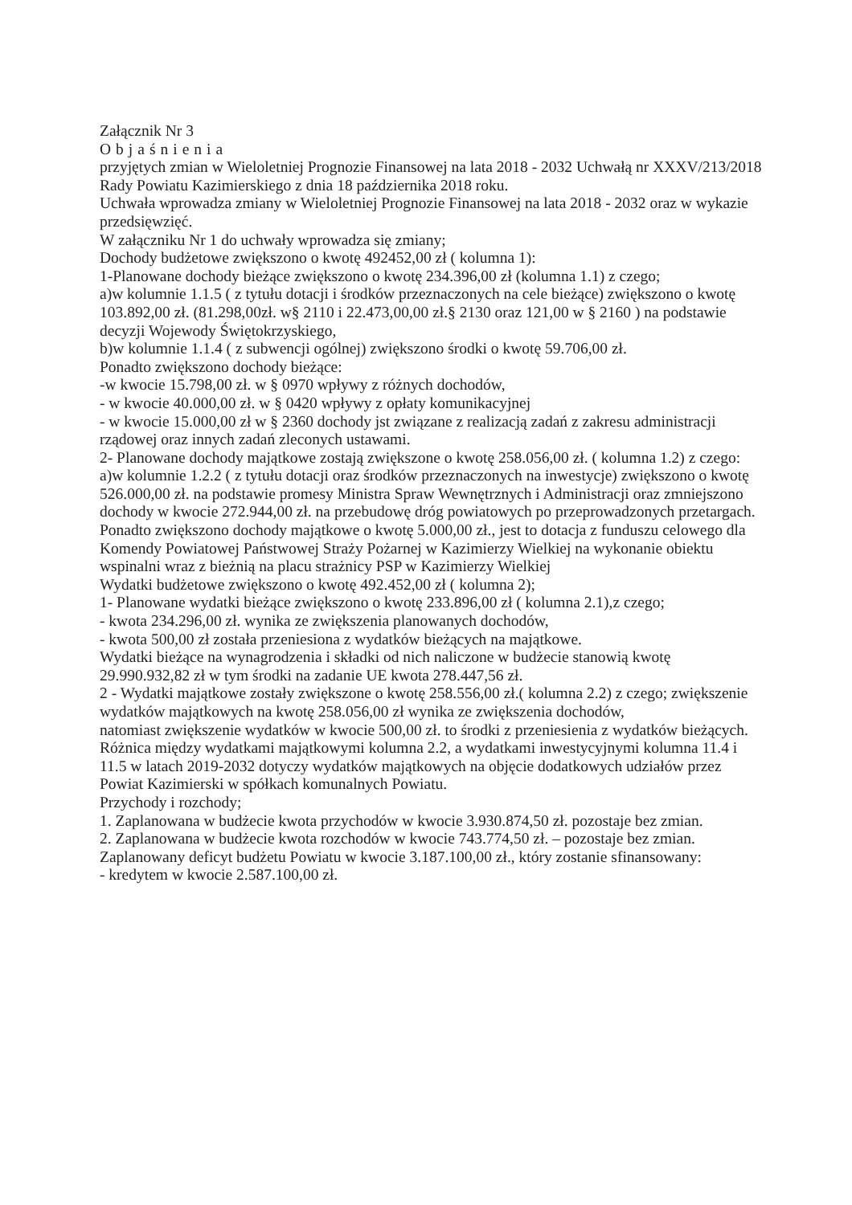Załącznik Nr 3
Objaśnienia
przyjętych zmian w Wieloletniej Prognozie Finansowej na lata 2018 - 2032 Uchwałą nr XXXV/213/2018 Rady Powiatu Kazimierskiego z dnia 18 października 2018 roku.
Uchwała wprowadza zmiany w Wieloletniej Prognozie Finansowej na lata 2018 - 2032 oraz w wykazie przedsięwzięć.
W załączniku Nr 1 do uchwały wprowadza się zmiany;
Dochody budżetowe zwiększono o kwotę 492452,00 zł ( kolumna 1):
1-Planowane dochody bieżące zwiększono o kwotę 234.396,00 zł (kolumna 1.1) z czego;
a)w kolumnie 1.1.5 ( z tytułu dotacji i środków przeznaczonych na cele bieżące) zwiększono o kwotę 103.892,00 zł. (81.298,00zł. w§ 2110 i 22.473,00,00 zł.§ 2130 oraz 121,00 w § 2160 ) na podstawie decyzji Wojewody Świętokrzyskiego,
b)w kolumnie 1.1.4 ( z subwencji ogólnej) zwiększono środki o kwotę 59.706,00 zł.
Ponadto zwiększono dochody bieżące:
-w kwocie 15.798,00 zł. w § 0970 wpływy z różnych dochodów,
- w kwocie 40.000,00 zł. w § 0420 wpływy z opłaty komunikacyjnej
- w kwocie 15.000,00 zł w § 2360 dochody jst związane z realizacją zadań z zakresu administracji rządowej oraz innych zadań zleconych ustawami.
2- Planowane dochody majątkowe zostają zwiększone o kwotę 258.056,00 zł. ( kolumna 1.2) z czego:
a)w kolumnie 1.2.2 ( z tytułu dotacji oraz środków przeznaczonych na inwestycje) zwiększono o kwotę 526.000,00 zł. na podstawie promesy Ministra Spraw Wewnętrznych i Administracji oraz zmniejszono dochody w kwocie 272.944,00 zł. na przebudowę dróg powiatowych po przeprowadzonych przetargach. Ponadto zwiększono dochody majątkowe o kwotę 5.000,00 zł., jest to dotacja z funduszu celowego dla Komendy Powiatowej Państwowej Straży Pożarnej w Kazimierzy Wielkiej na wykonanie obiektu wspinalni wraz z bieżnią na placu strażnicy PSP w Kazimierzy Wielkiej
Wydatki budżetowe zwiększono o kwotę 492.452,00 zł ( kolumna 2);
1- Planowane wydatki bieżące zwiększono o kwotę 233.896,00 zł ( kolumna 2.1),z czego;
- kwota 234.296,00 zł. wynika ze zwiększenia planowanych dochodów,
- kwota 500,00 zł została przeniesiona z wydatków bieżących na majątkowe.
Wydatki bieżące na wynagrodzenia i składki od nich naliczone w budżecie stanowią kwotę 29.990.932,82 zł w tym środki na zadanie UE kwota 278.447,56 zł.
2 - Wydatki majątkowe zostały zwiększone o kwotę 258.556,00 zł.( kolumna 2.2) z czego; zwiększenie wydatków majątkowych na kwotę 258.056,00 zł wynika ze zwiększenia dochodów,
natomiast zwiększenie wydatków w kwocie 500,00 zł. to środki z przeniesienia z wydatków bieżących.
Różnica między wydatkami majątkowymi kolumna 2.2, a wydatkami inwestycyjnymi kolumna 11.4 i 11.5 w latach 2019-2032 dotyczy wydatków majątkowych na objęcie dodatkowych udziałów przez Powiat Kazimierski w spółkach komunalnych Powiatu.
Przychody i rozchody;
1. Zaplanowana w budżecie kwota przychodów w kwocie 3.930.874,50 zł. pozostaje bez zmian.
2. Zaplanowana w budżecie kwota rozchodów w kwocie 743.774,50 zł. – pozostaje bez zmian.
Zaplanowany deficyt budżetu Powiatu w kwocie 3.187.100,00 zł., który zostanie sfinansowany:
- kredytem w kwocie 2.587.100,00 zł.